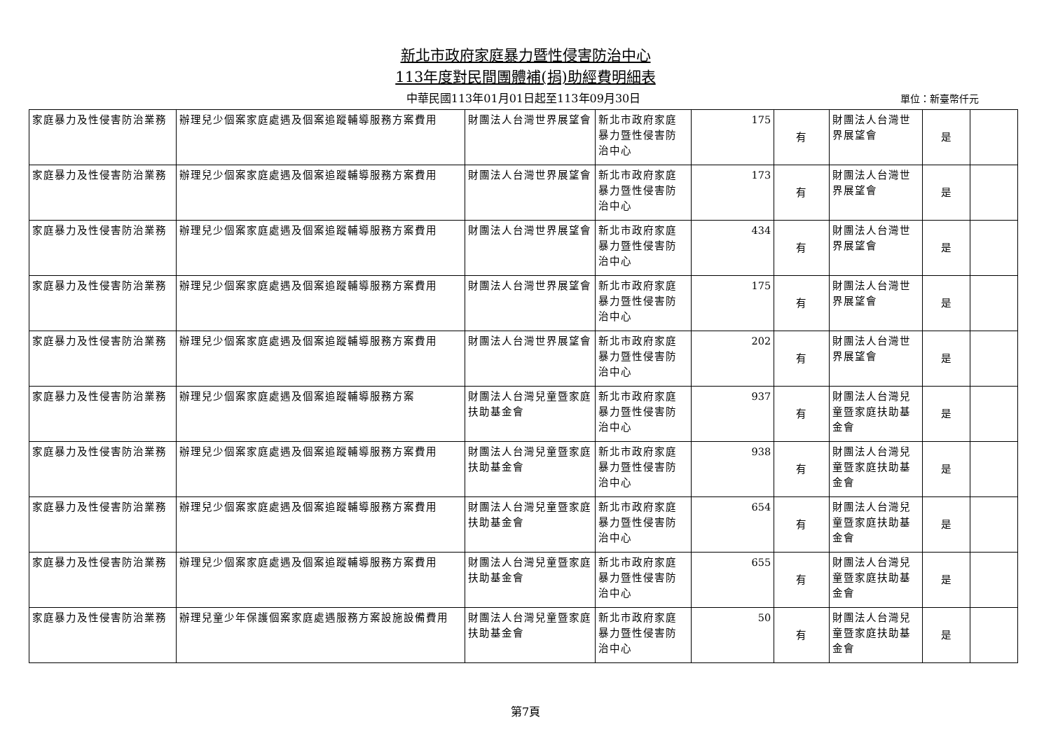新北市政府家庭暴力暨性侵害防治中心
113年度對民間團體補(捐)助經費明細表
中華民國113年01月01日起至113年09月30日
單位：新臺幣仟元
| 家庭暴力及性侵害防治業務 | 辦理兒少個案家庭處遇及個案追蹤輔導服務方案費用 | 財團法人台灣世界展望會 | 新北市政府家庭暴力暨性侵害防治中心 | 175 | 有 | 財團法人台灣世界展望會 | 是 | |
| 家庭暴力及性侵害防治業務 | 辦理兒少個案家庭處遇及個案追蹤輔導服務方案費用 | 財團法人台灣世界展望會 | 新北市政府家庭暴力暨性侵害防治中心 | 173 | 有 | 財團法人台灣世界展望會 | 是 | |
| 家庭暴力及性侵害防治業務 | 辦理兒少個案家庭處遇及個案追蹤輔導服務方案費用 | 財團法人台灣世界展望會 | 新北市政府家庭暴力暨性侵害防治中心 | 434 | 有 | 財團法人台灣世界展望會 | 是 | |
| 家庭暴力及性侵害防治業務 | 辦理兒少個案家庭處遇及個案追蹤輔導服務方案費用 | 財團法人台灣世界展望會 | 新北市政府家庭暴力暨性侵害防治中心 | 175 | 有 | 財團法人台灣世界展望會 | 是 | |
| 家庭暴力及性侵害防治業務 | 辦理兒少個案家庭處遇及個案追蹤輔導服務方案費用 | 財團法人台灣世界展望會 | 新北市政府家庭暴力暨性侵害防治中心 | 202 | 有 | 財團法人台灣世界展望會 | 是 | |
| 家庭暴力及性侵害防治業務 | 辦理兒少個案家庭處遇及個案追蹤輔導服務方案 | 財團法人台灣兒童暨家庭扶助基金會 | 新北市政府家庭暴力暨性侵害防治中心 | 937 | 有 | 財團法人台灣兒童暨家庭扶助基金會 | 是 | |
| 家庭暴力及性侵害防治業務 | 辦理兒少個案家庭處遇及個案追蹤輔導服務方案費用 | 財團法人台灣兒童暨家庭扶助基金會 | 新北市政府家庭暴力暨性侵害防治中心 | 938 | 有 | 財團法人台灣兒童暨家庭扶助基金會 | 是 | |
| 家庭暴力及性侵害防治業務 | 辦理兒少個案家庭處遇及個案追蹤輔導服務方案費用 | 財團法人台灣兒童暨家庭扶助基金會 | 新北市政府家庭暴力暨性侵害防治中心 | 654 | 有 | 財團法人台灣兒童暨家庭扶助基金會 | 是 | |
| 家庭暴力及性侵害防治業務 | 辦理兒少個案家庭處遇及個案追蹤輔導服務方案費用 | 財團法人台灣兒童暨家庭扶助基金會 | 新北市政府家庭暴力暨性侵害防治中心 | 655 | 有 | 財團法人台灣兒童暨家庭扶助基金會 | 是 | |
| 家庭暴力及性侵害防治業務 | 辦理兒童少年保護個案家庭處遇服務方案設施設備費用 | 財團法人台灣兒童暨家庭扶助基金會 | 新北市政府家庭暴力暨性侵害防治中心 | 50 | 有 | 財團法人台灣兒童暨家庭扶助基金會 | 是 | |
第7頁